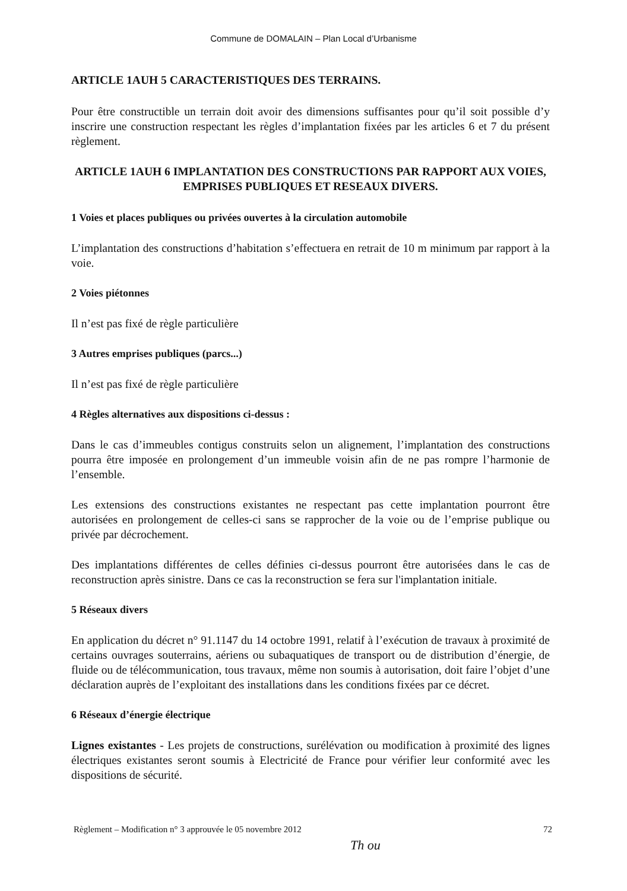Commune de DOMALAIN – Plan Local d’Urbanisme
ARTICLE 1AUH 5 CARACTERISTIQUES DES TERRAINS.
Pour être constructible un terrain doit avoir des dimensions suffisantes pour qu’il soit possible d’y inscrire une construction respectant les règles d’implantation fixées par les articles 6 et 7 du présent règlement.
ARTICLE 1AUH 6 IMPLANTATION DES CONSTRUCTIONS PAR RAPPORT AUX VOIES, EMPRISES PUBLIQUES ET RESEAUX DIVERS.
1 Voies et places publiques ou privées ouvertes à la circulation automobile
L’implantation des constructions d’habitation s’effectuera en retrait de 10 m minimum par rapport à la voie.
2 Voies piétonnes
Il n’est pas fixé de règle particulière
3 Autres emprises publiques (parcs...)
Il n’est pas fixé de règle particulière
4 Règles alternatives aux dispositions ci-dessus :
Dans le cas d’immeubles contigus construits selon un alignement, l’implantation des constructions pourra être imposée en prolongement d’un immeuble voisin afin de ne pas rompre l’harmonie de l’ensemble.
Les extensions des constructions existantes ne respectant pas cette implantation pourront être autorisées en prolongement de celles-ci sans se rapprocher de la voie ou de l’emprise publique ou privée par décrochement.
Des implantations différentes de celles définies ci-dessus pourront être autorisées dans le cas de reconstruction après sinistre. Dans ce cas la reconstruction se fera sur l'implantation initiale.
5 Réseaux divers
En application du décret n° 91.1147 du 14 octobre 1991, relatif à l’exécution de travaux à proximité de certains ouvrages souterrains, aériens ou subaquatiques de transport ou de distribution d’énergie, de fluide ou de télécommunication, tous travaux, même non soumis à autorisation, doit faire l’objet d’une déclaration auprès de l’exploitant des installations dans les conditions fixées par ce décret.
6 Réseaux d’énergie électrique
Lignes existantes - Les projets de constructions, surélévation ou modification à proximité des lignes électriques existantes seront soumis à Electricité de France pour vérifier leur conformité avec les dispositions de sécurité.
Règlement – Modification n° 3 approuvée le 05 novembre 2012 72
Th ou